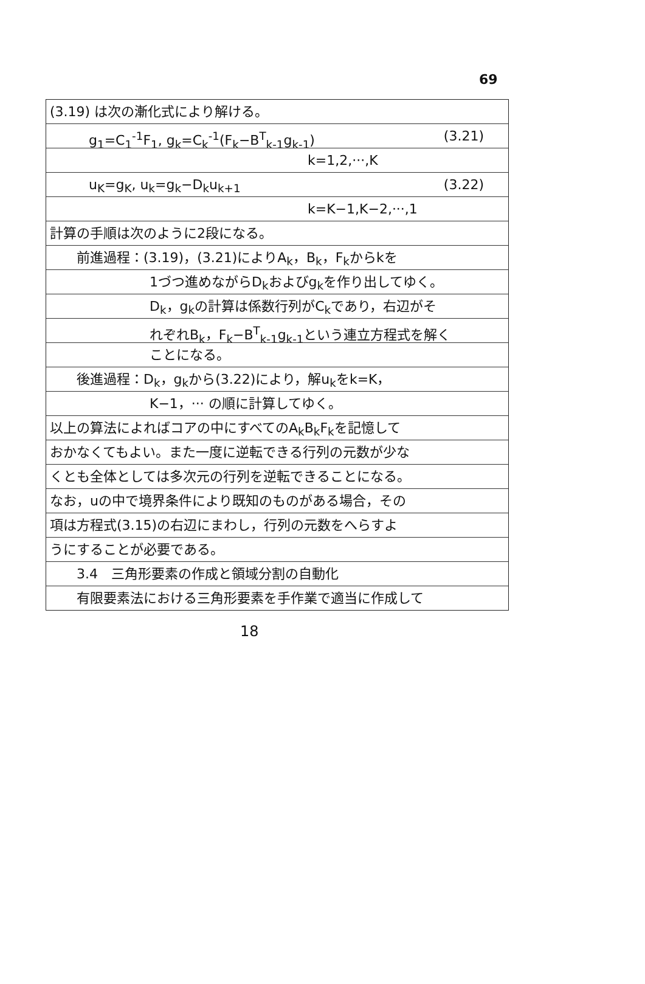69
(3.19) は次の漸化式により解ける。
g<sub>1</sub>=C<sub>1</sub><sup>-1</sup>F<sub>1</sub>, g<sub>k</sub>=C<sub>k</sub><sup>-1</sup>(F<sub>k</sub>−B<sup>T</sup><sub>k-1</sub>g<sub>k-1</sub>) (3.21)
k=1,2,···,K
u<sub>K</sub>=g<sub>K</sub>, u<sub>k</sub>=g<sub>k</sub>−D<sub>k</sub>u<sub>k+1</sub> (3.22)
k=K−1,K−2,···,1
計算の手順は次のように2段になる。
前進過程：(3.19)，(3.21)によりA<sub>k</sub>，B<sub>k</sub>，F<sub>k</sub>からkを
1づつ進めながらD<sub>k</sub>およびg<sub>k</sub>を作り出してゆく。
D<sub>k</sub>，g<sub>k</sub>の計算は係数行列がC<sub>k</sub>であり，右辺がそ
れぞれB<sub>k</sub>，F<sub>k</sub>−B<sup>T</sup><sub>k-1</sub>g<sub>k-1</sub>という連立方程式を解く
ことになる。
後進過程：D<sub>k</sub>，g<sub>k</sub>から(3.22)により，解u<sub>k</sub>をk=K，
K−1，··· の順に計算してゆく。
以上の算法によればコアの中にすべてのA<sub>k</sub>B<sub>k</sub>F<sub>k</sub>を記憶して
おかなくてもよい。また一度に逆転できる行列の元数が少な
くとも全体としては多次元の行列を逆転できることになる。
なお，uの中で境界条件により既知のものがある場合，その
項は方程式(3.15)の右辺にまわし，行列の元数をへらすよ
うにすることが必要である。
3.4　三角形要素の作成と領域分割の自動化
有限要素法における三角形要素を手作業で適当に作成して
18